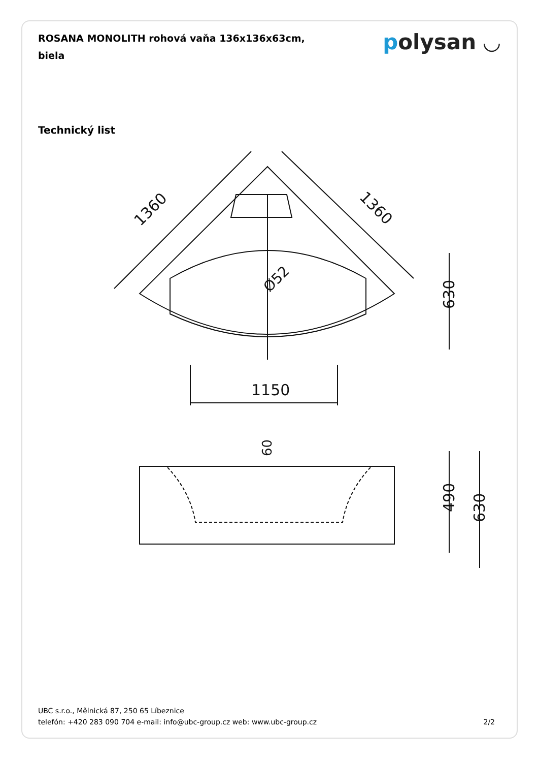ROSANA MONOLITH rohová vaňa 136x136x63cm, biela
polysan ◡
Technický list
1150
1360
1360
630
Ø52
60
490
630
UBC s.r.o., Mělnická 87, 250 65 Líbeznice
telefón: +420 283 090 704 e-mail: info@ubc-group.cz web: www.ubc-group.cz
2/2